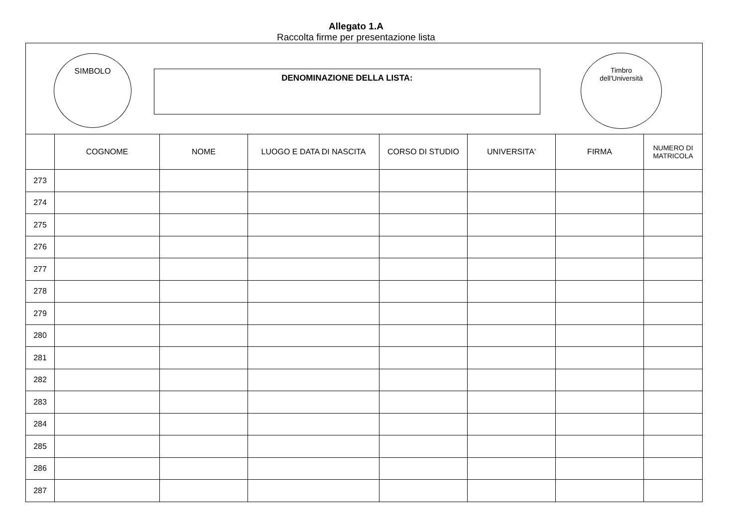Allegato 1.A
Raccolta firme per presentazione lista
SIMBOLO
DENOMINAZIONE DELLA LISTA:
Timbro
dell'Università
| | COGNOME | NOME | LUOGO E DATA DI NASCITA | CORSO DI STUDIO | UNIVERSITA' | FIRMA | NUMERO DI MATRICOLA |
| --- | --- | --- | --- | --- | --- | --- | --- |
| 273 | | | | | | | |
| 274 | | | | | | | |
| 275 | | | | | | | |
| 276 | | | | | | | |
| 277 | | | | | | | |
| 278 | | | | | | | |
| 279 | | | | | | | |
| 280 | | | | | | | |
| 281 | | | | | | | |
| 282 | | | | | | | |
| 283 | | | | | | | |
| 284 | | | | | | | |
| 285 | | | | | | | |
| 286 | | | | | | | |
| 287 | | | | | | | |